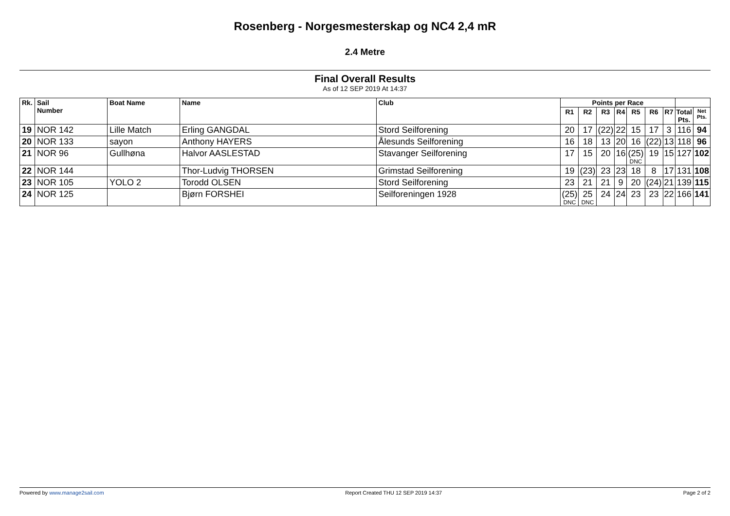Rosenberg - Norgesmesterskap og NC4 2,4 mR
2.4 Metre
Final Overall Results
As of 12 SEP 2019 At 14:37
| Rk. | Sail Number | Boat Name | Name | Club | Points per Race | | | | | | | | |
| --- | --- | --- | --- | --- | --- | --- | --- | --- | --- | --- | --- | --- | --- |
| | | | | | R1 | R2 | R3 | R4 | R5 | R6 | R7 | Total Pts. | Net Pts. |
| 19 | NOR 142 | Lille Match | Erling GANGDAL | Stord Seilforening | 20 | 17 | (22) | 22 | 15 | 17 | 3 | 116 | 94 |
| 20 | NOR 133 | sayon | Anthony HAYERS | Ålesunds Seilforening | 16 | 18 | 13 | 20 | 16 | (22) | 13 | 118 | 96 |
| 21 | NOR 96 | Gullhøna | Halvor AASLESTAD | Stavanger Seilforening | 17 | 15 | 20 | 16 | (25) DNC | 19 | 15 | 127 | 102 |
| 22 | NOR 144 | | Thor-Ludvig THORSEN | Grimstad Seilforening | 19 | (23) | 23 | 23 | 18 | 8 | 17 | 131 | 108 |
| 23 | NOR 105 | YOLO 2 | Torodd OLSEN | Stord Seilforening | 23 | 21 | 21 | 9 | 20 | (24) | 21 | 139 | 115 |
| 24 | NOR 125 | | Bjørn FORSHEI | Seilforeningen 1928 | (25) DNC | 25 DNC | 24 | 24 | 23 | 23 | 22 | 166 | 141 |
Powered by www.manage2sail.com Report Created THU 12 SEP 2019 14:37 Page 2 of 2